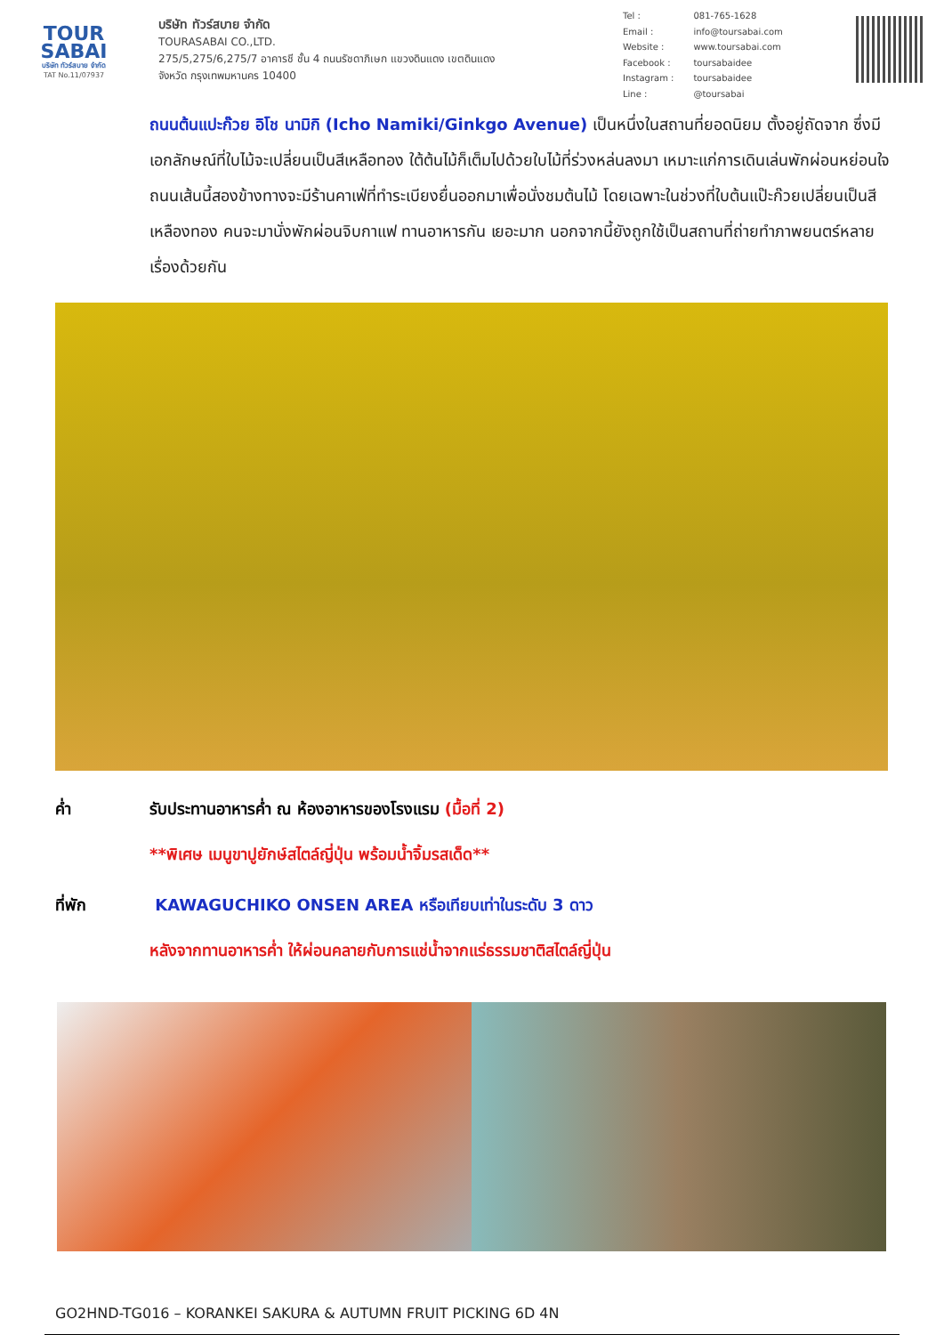TOUR
SABAI
บริษัท ทัวร์สบาย จำกัด
TAT No.11/07937
บริษัท ทัวร์สบาย จำกัด
TOURASABAI CO.,LTD.
275/5,275/6,275/7 อาคารชี ชั้น 4 ถนนรัชดาภิเษก แขวงดินแดง เขตดินแดง
จังหวัด กรุงเทพมหานคร 10400
| Tel : | 081-765-1628 |
| Email : | info@toursabai.com |
| Website : | www.toursabai.com |
| Facebook : | toursabaidee |
| Instagram : | toursabaidee |
| Line : | @toursabai |
ถนนต้นแปะก๊วย อิโช นามิกิ (Icho Namiki/Ginkgo Avenue) เป็นหนึ่งในสถานที่ยอดนิยม ตั้งอยู่ถัดจาก ซึ่งมีเอกลักษณ์ที่ใบไม้จะเปลี่ยนเป็นสีเหลือทอง ใต้ต้นไม้ก็เต็มไปด้วยใบไม้ที่ร่วงหล่นลงมา เหมาะแก่การเดินเล่นพักผ่อนหย่อนใจ ถนนเส้นนี้สองข้างทางจะมีร้านคาเฟ่ที่ทำระเบียงยื่นออกมาเพื่อนั่งชมต้นไม้ โดยเฉพาะในช่วงที่ใบต้นแป๊ะก๊วยเปลี่ยนเป็นสีเหลืองทอง คนจะมานั่งพักผ่อนจิบกาแฟ ทานอาหารกัน เยอะมาก นอกจากนี้ยังถูกใช้เป็นสถานที่ถ่ายทำภาพยนตร์หลายเรื่องด้วยกัน
ค่ำ รับประทานอาหารค่ำ ณ ห้องอาหารของโรงแรม (มื้อที่ 2)
**พิเศษ เมนูขาปูยักษ์สไตล์ญี่ปุ่น พร้อมน้ำจิ้มรสเด็ด**
ที่พัก KAWAGUCHIKO ONSEN AREA หรือเทียบเท่าในระดับ 3 ดาว
หลังจากทานอาหารค่ำ ให้ผ่อนคลายกับการแช่น้ำจากแร่ธรรมชาติสไตล์ญี่ปุ่น
GO2HND-TG016 – KORANKEI SAKURA & AUTUMN FRUIT PICKING 6D 4N